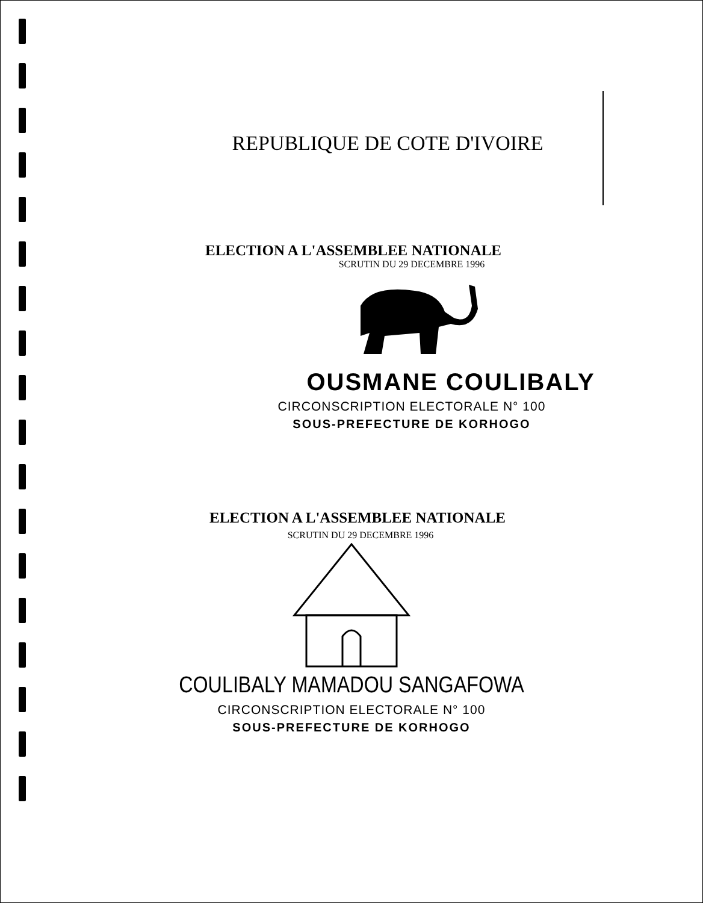REPUBLIQUE DE COTE D'IVOIRE
ELECTION A L'ASSEMBLEE NATIONALE
SCRUTIN DU 29 DECEMBRE 1996
OUSMANE COULIBALY
CIRCONSCRIPTION ELECTORALE N° 100
SOUS-PREFECTURE DE KORHOGO
ELECTION A L'ASSEMBLEE NATIONALE
SCRUTIN DU 29 DECEMBRE 1996
COULIBALY MAMADOU SANGAFOWA
CIRCONSCRIPTION ELECTORALE N° 100
SOUS-PREFECTURE DE KORHOGO